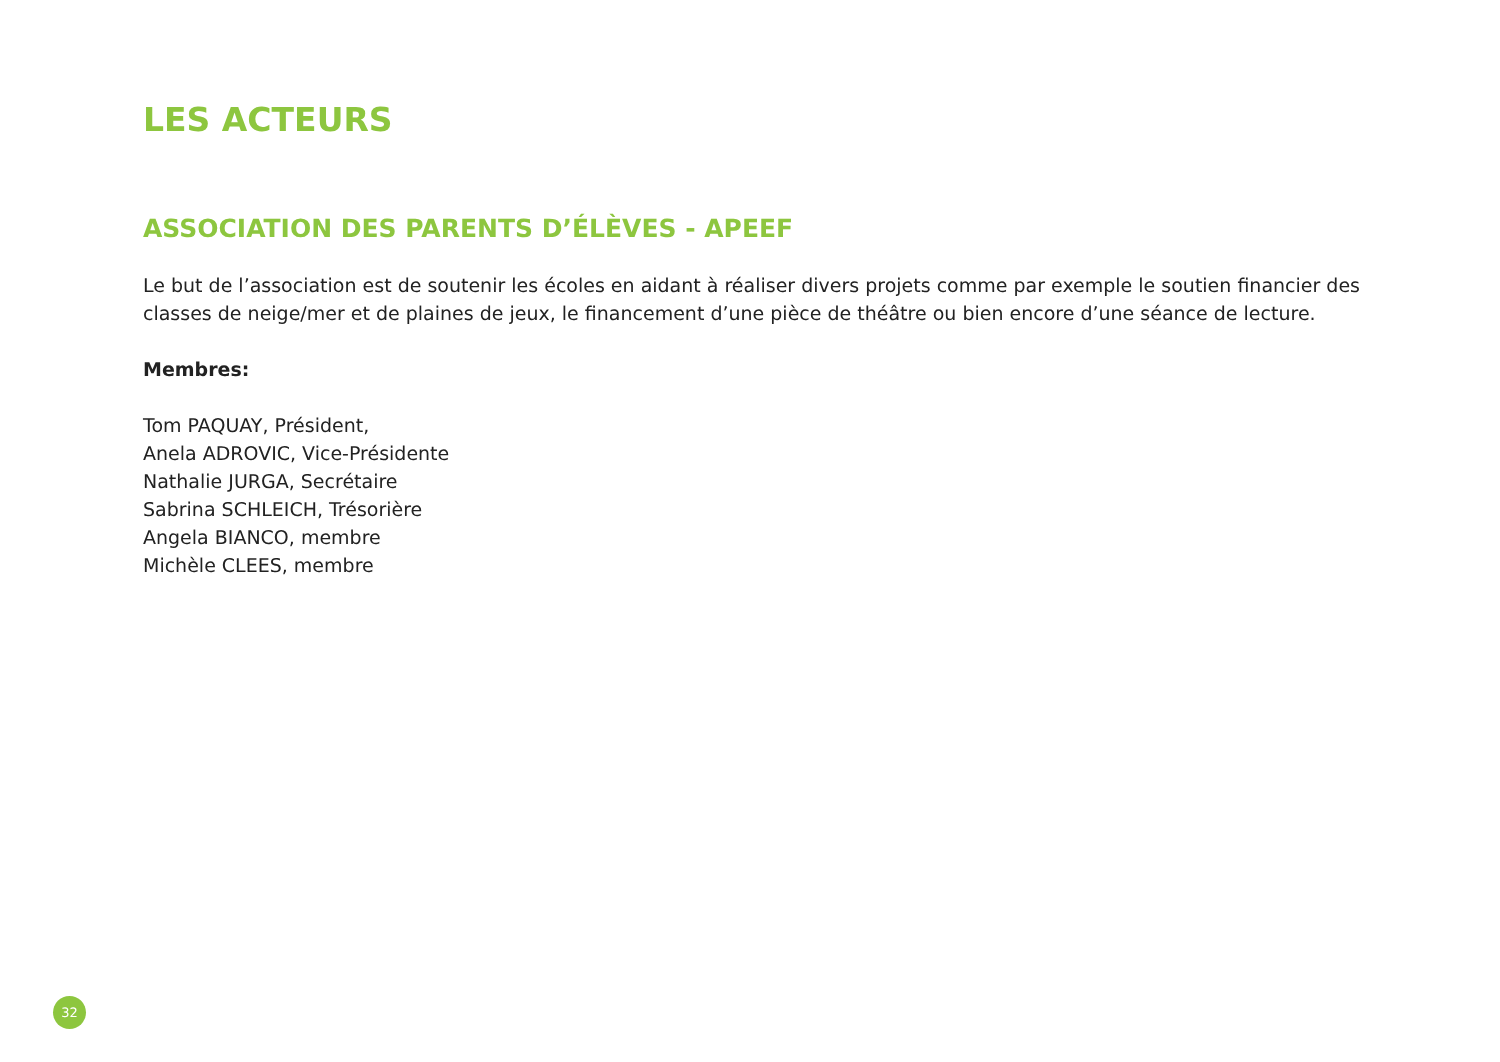LES ACTEURS
ASSOCIATION DES PARENTS D’ÉLÈVES - APEEF
Le but de l’association est de soutenir les écoles en aidant à réaliser divers projets comme par exemple le soutien financier des classes de neige/mer et de plaines de jeux, le financement d’une pièce de théâtre ou bien encore d’une séance de lecture.
Membres:
Tom PAQUAY, Président,
Anela ADROVIC, Vice-Présidente
Nathalie JURGA, Secrétaire
Sabrina SCHLEICH, Trésorière
Angela BIANCO, membre
Michèle CLEES, membre
32